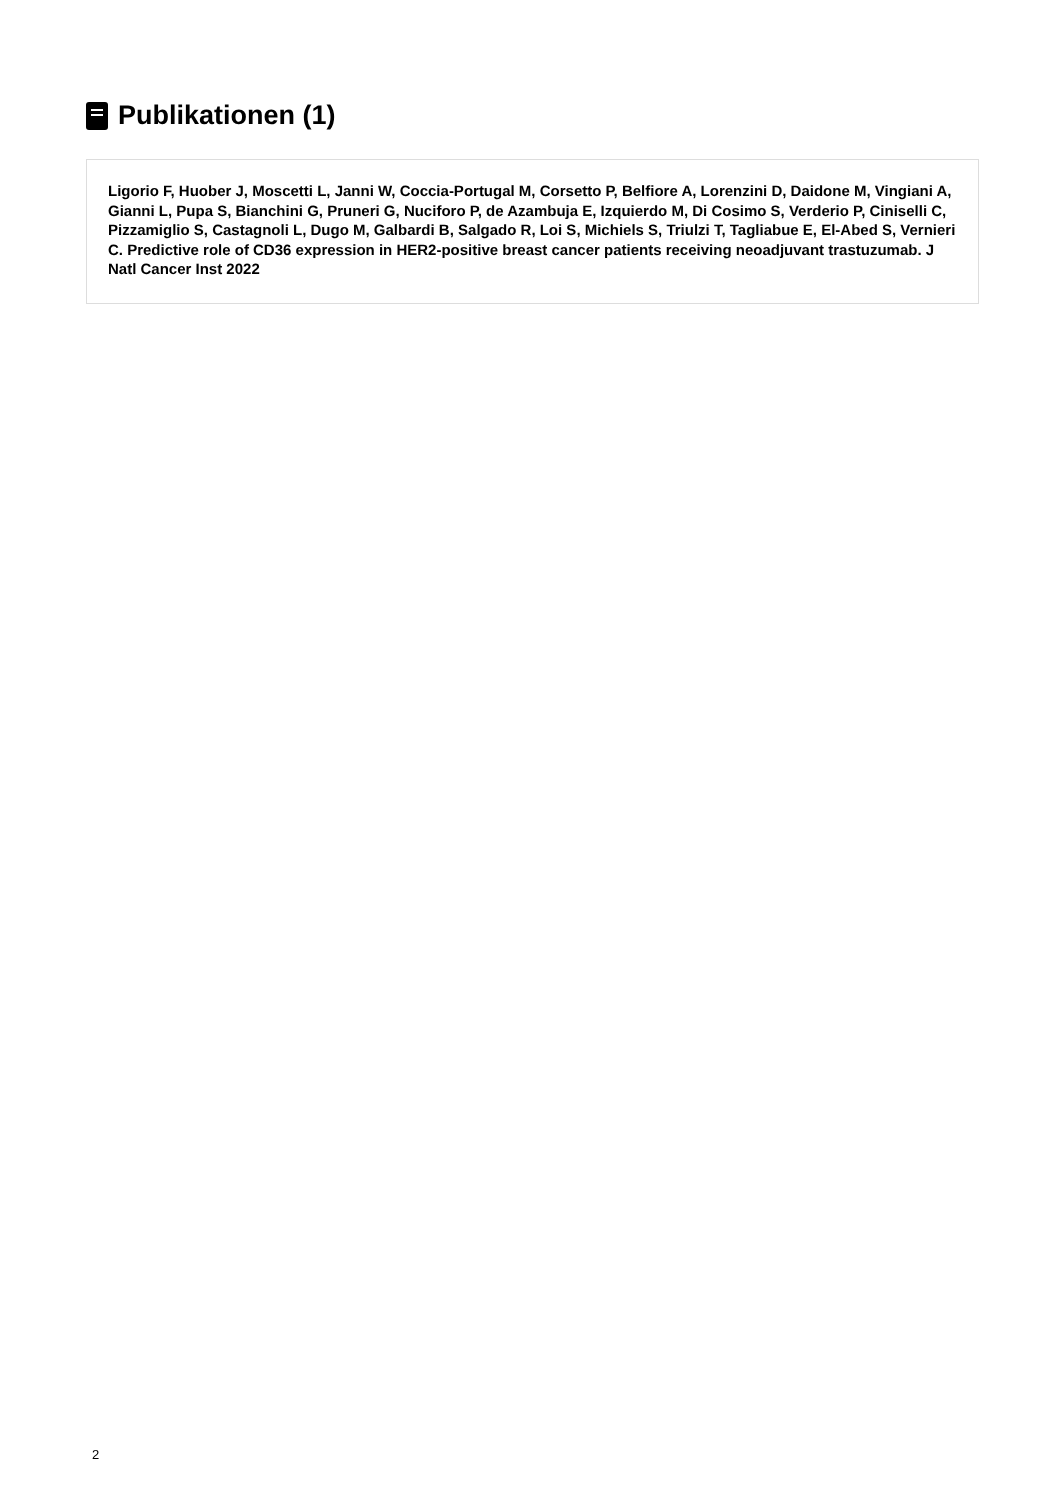Publikationen (1)
Ligorio F, Huober J, Moscetti L, Janni W, Coccia-Portugal M, Corsetto P, Belfiore A, Lorenzini D, Daidone M, Vingiani A, Gianni L, Pupa S, Bianchini G, Pruneri G, Nuciforo P, de Azambuja E, Izquierdo M, Di Cosimo S, Verderio P, Ciniselli C, Pizzamiglio S, Castagnoli L, Dugo M, Galbardi B, Salgado R, Loi S, Michiels S, Triulzi T, Tagliabue E, El-Abed S, Vernieri C. Predictive role of CD36 expression in HER2-positive breast cancer patients receiving neoadjuvant trastuzumab. J Natl Cancer Inst 2022
2